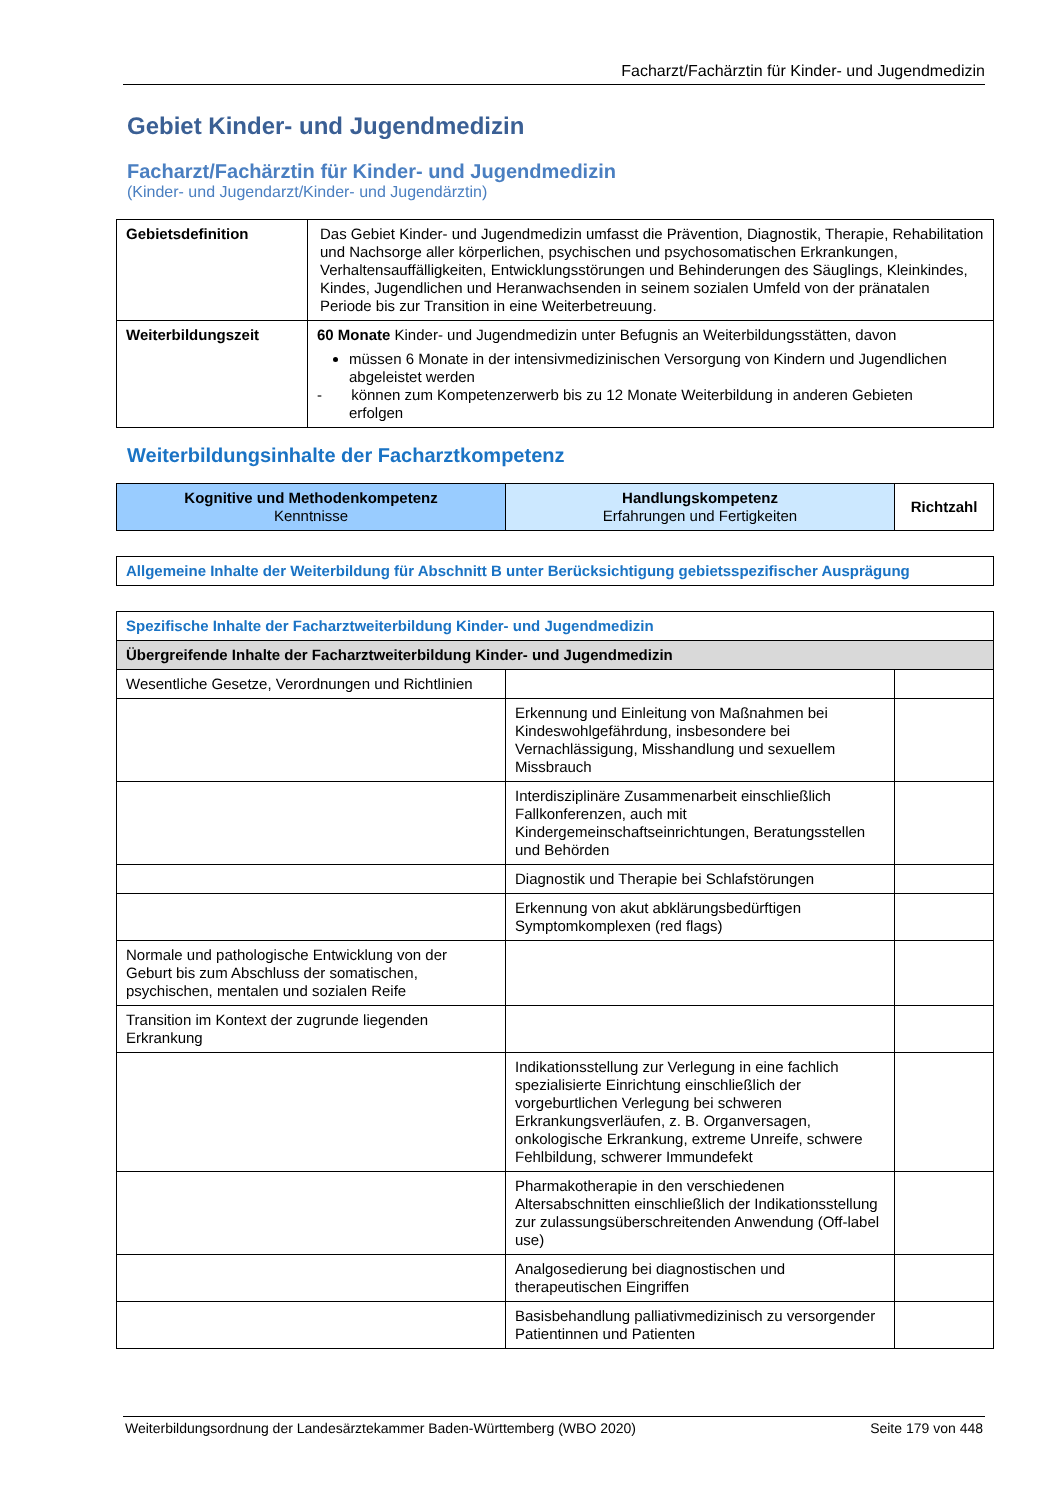Facharzt/Fachärztin für Kinder- und Jugendmedizin
Gebiet Kinder- und Jugendmedizin
Facharzt/Fachärztin für Kinder- und Jugendmedizin
(Kinder- und Jugendarzt/Kinder- und Jugendärztin)
| Gebietsdefinition | Das Gebiet Kinder- und Jugendmedizin umfasst die Prävention, Diagnostik, Therapie, Rehabilitation und Nachsorge aller körperlichen, psychischen und psychosomatischen Erkrankungen, Verhaltensauffälligkeiten, Entwicklungsstörungen und Behinderungen des Säuglings, Kleinkindes, Kindes, Jugendlichen und Heranwachsenden in seinem sozialen Umfeld von der pränatalen Periode bis zur Transition in eine Weiterbetreuung. |
| Weiterbildungszeit | 60 Monate Kinder- und Jugendmedizin unter Befugnis an Weiterbildungsstätten, davon müssen 6 Monate in der intensivmedizinischen Versorgung von Kindern und Jugendlichen abgeleistet werden - können zum Kompetenzerwerb bis zu 12 Monate Weiterbildung in anderen Gebieten erfolgen |
Weiterbildungsinhalte der Facharztkompetenz
| Kognitive und Methodenkompetenz Kenntnisse | Handlungskompetenz Erfahrungen und Fertigkeiten | Richtzahl |
| --- | --- | --- |
| Allgemeine Inhalte der Weiterbildung für Abschnitt B unter Berücksichtigung gebietsspezifischer Ausprägung |
| Spezifische Inhalte der Facharztweiterbildung Kinder- und Jugendmedizin | | |
| Übergreifende Inhalte der Facharztweiterbildung Kinder- und Jugendmedizin | | |
| Wesentliche Gesetze, Verordnungen und Richtlinien | | |
| | Erkennung und Einleitung von Maßnahmen bei Kindeswohlgefährdung, insbesondere bei Vernachlässigung, Misshandlung und sexuellem Missbrauch | |
| | Interdisziplinäre Zusammenarbeit einschließlich Fallkonferenzen, auch mit Kindergemeinschaftseinrichtungen, Beratungsstellen und Behörden | |
| | Diagnostik und Therapie bei Schlafstörungen | |
| | Erkennung von akut abklärungsbedürftigen Symptomkomplexen (red flags) | |
| Normale und pathologische Entwicklung von der Geburt bis zum Abschluss der somatischen, psychischen, mentalen und sozialen Reife | | |
| Transition im Kontext der zugrunde liegenden Erkrankung | | |
| | Indikationsstellung zur Verlegung in eine fachlich spezialisierte Einrichtung einschließlich der vorgeburtlichen Verlegung bei schweren Erkrankungsverläufen, z. B. Organversagen, onkologische Erkrankung, extreme Unreife, schwere Fehlbildung, schwerer Immundefekt | |
| | Pharmakotherapie in den verschiedenen Altersabschnitten einschließlich der Indikationsstellung zur zulassungsüberschreitenden Anwendung (Off-label use) | |
| | Analgosedierung bei diagnostischen und therapeutischen Eingriffen | |
| | Basisbehandlung palliativmedizinisch zu versorgender Patientinnen und Patienten | |
Weiterbildungsordnung der Landesärztekammer Baden-Württemberg (WBO 2020) Seite 179 von 448